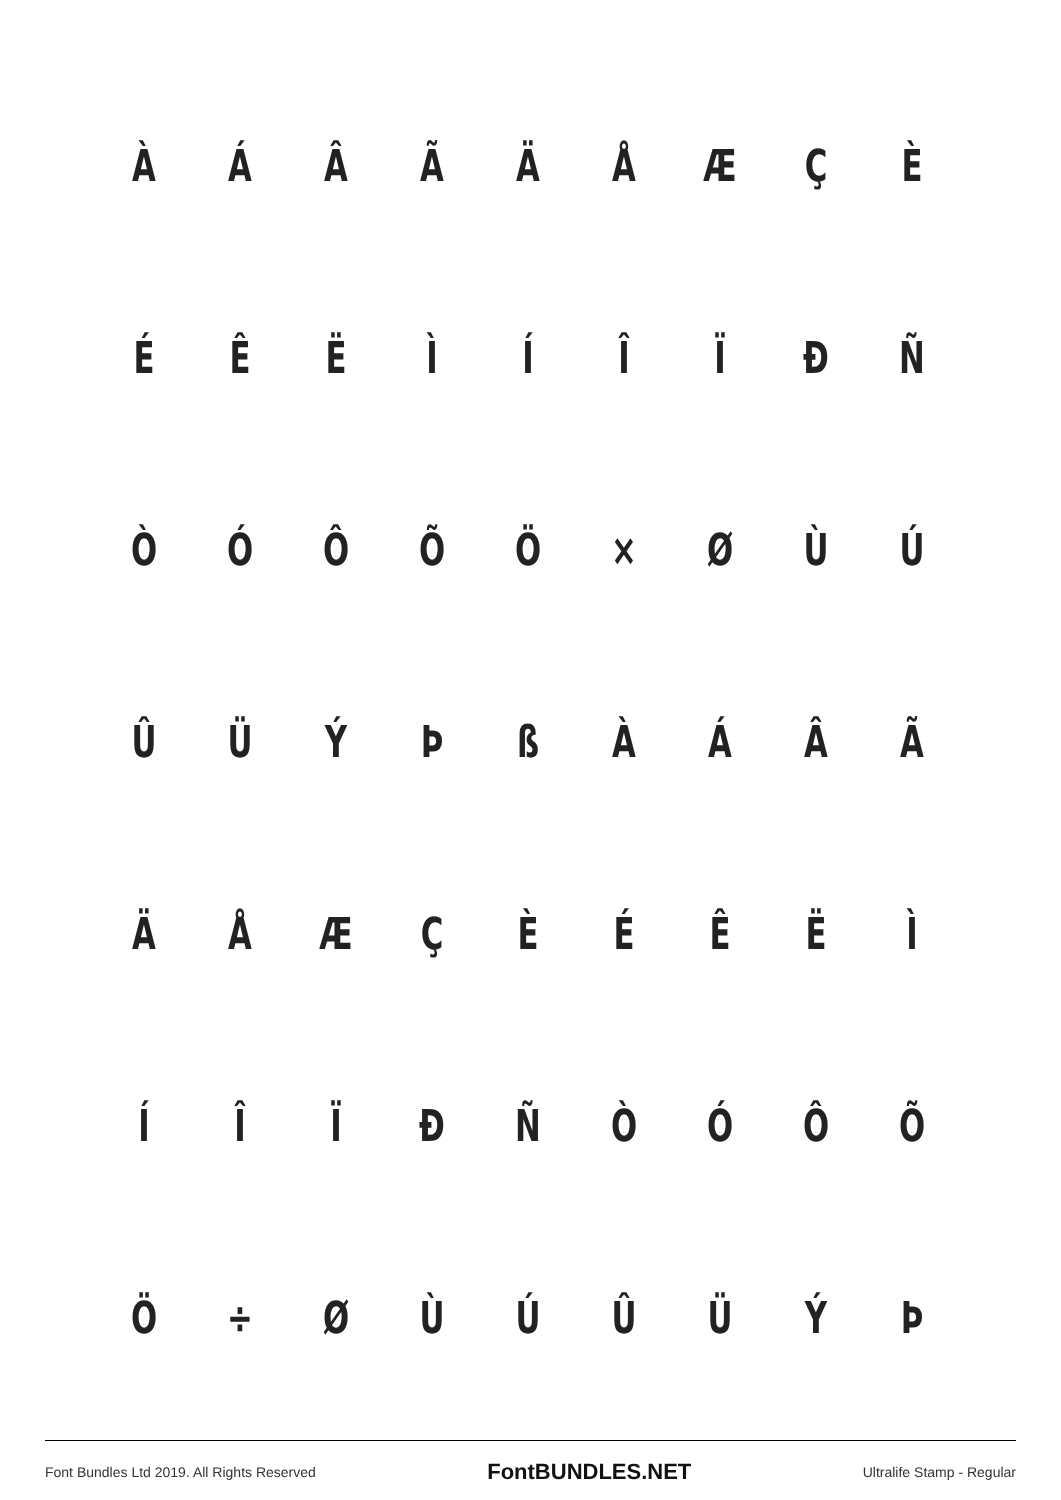À Á Â Ã Ä Å Æ Ç È
É Ê Ë Ì Í Î Ï Ð Ñ
Ò Ó Ô Õ Ö × Ø Ù Ú
Û Ü Ý Þ ß À Á Â Ã
Ä Å Æ Ç È É Ê Ë Ì
Í Î Ï Ð Ñ Ò Ó Ô Õ
Ö ÷ Ø Ù Ú Û Ü Ý Þ
Font Bundles Ltd 2019. All Rights Reserved FontBUNDLES.NET Ultralife Stamp - Regular